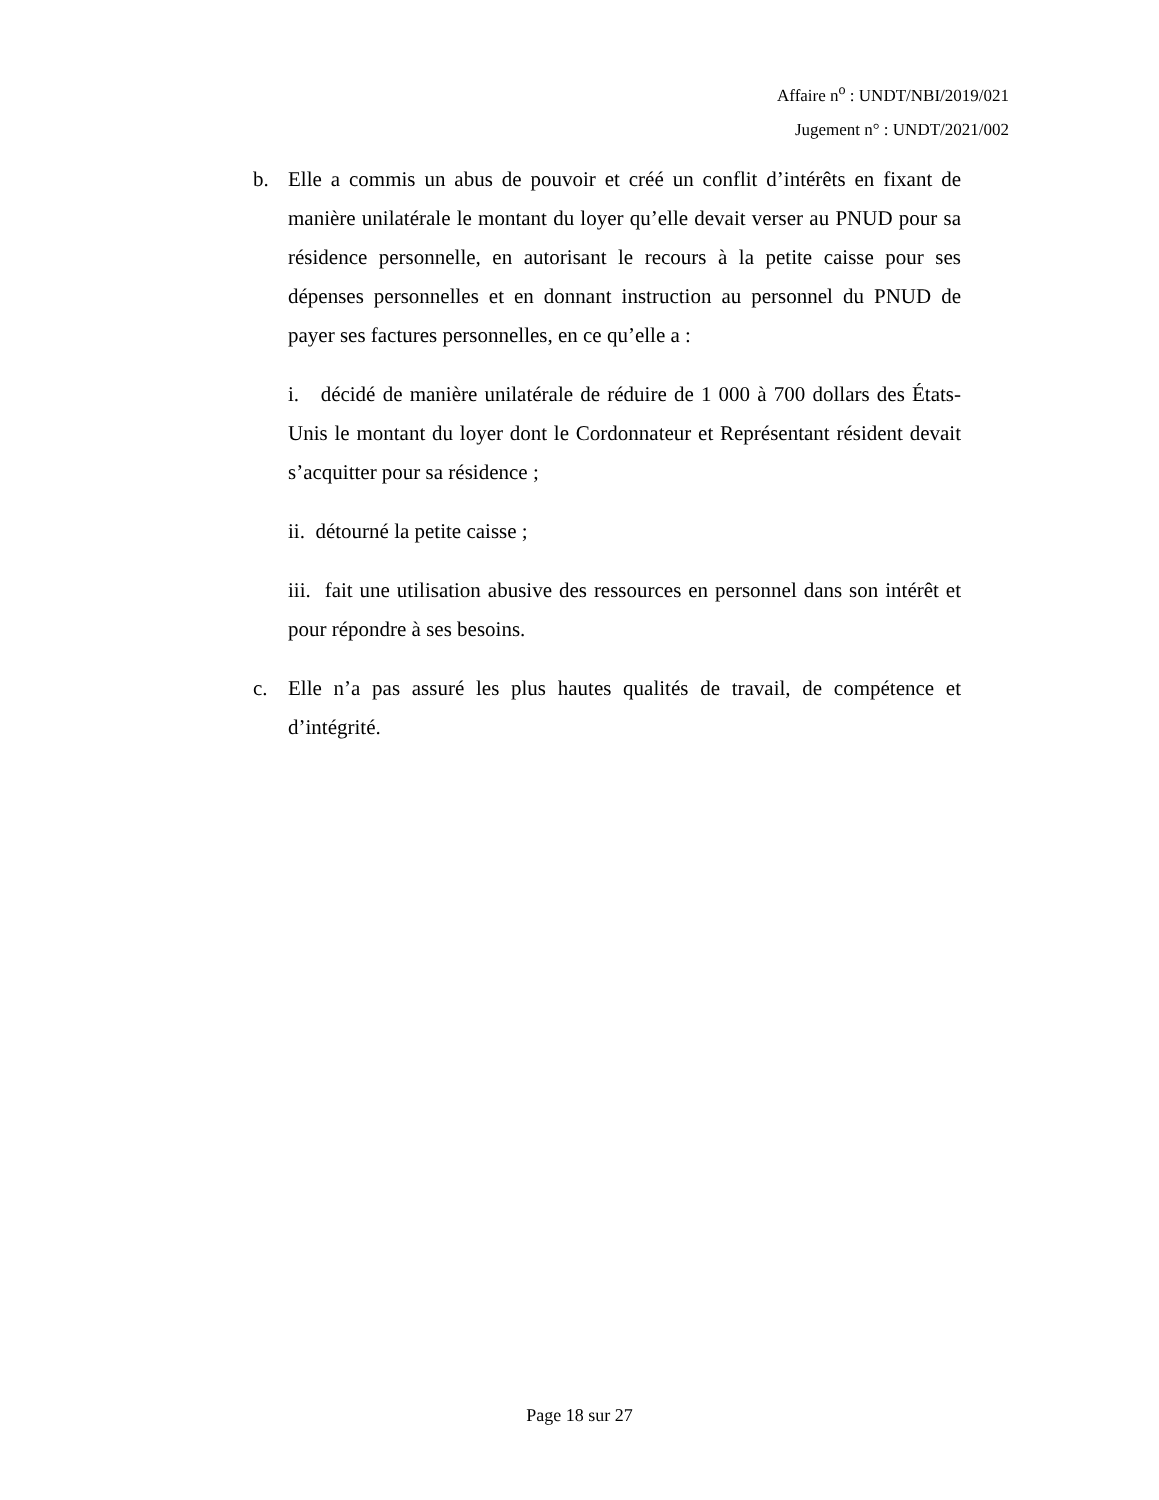Affaire n<sup>o</sup> : UNDT/NBI/2019/021
Jugement n° : UNDT/2021/002
b. Elle a commis un abus de pouvoir et créé un conflit d’intérêts en fixant de manière unilatérale le montant du loyer qu’elle devait verser au PNUD pour sa résidence personnelle, en autorisant le recours à la petite caisse pour ses dépenses personnelles et en donnant instruction au personnel du PNUD de payer ses factures personnelles, en ce qu’elle a :
i. décidé de manière unilatérale de réduire de 1 000 à 700 dollars des États-Unis le montant du loyer dont le Cordonnateur et Représentant résident devait s’acquitter pour sa résidence ;
ii. détourné la petite caisse ;
iii. fait une utilisation abusive des ressources en personnel dans son intérêt et pour répondre à ses besoins.
c. Elle n’a pas assuré les plus hautes qualités de travail, de compétence et d’intégrité.
Page 18 sur 27